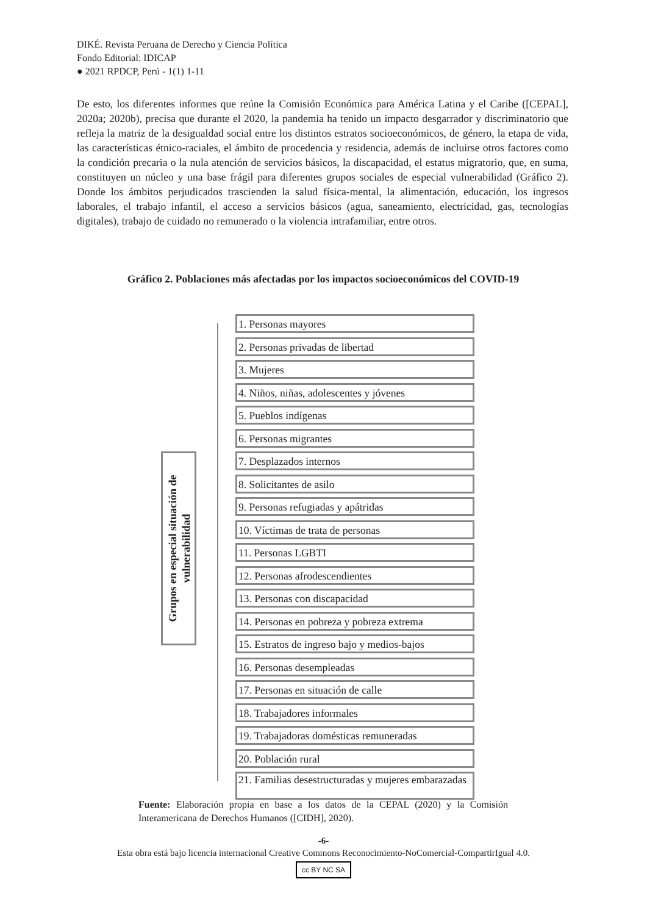DIKÉ. Revista Peruana de Derecho y Ciencia Política
Fondo Editorial: IDICAP
● 2021 RPDCP, Perú - 1(1) 1-11
De esto, los diferentes informes que reúne la Comisión Económica para América Latina y el Caribe ([CEPAL], 2020a; 2020b), precisa que durante el 2020, la pandemia ha tenido un impacto desgarrador y discriminatorio que refleja la matriz de la desigualdad social entre los distintos estratos socioeconómicos, de género, la etapa de vida, las características étnico-raciales, el ámbito de procedencia y residencia, además de incluirse otros factores como la condición precaria o la nula atención de servicios básicos, la discapacidad, el estatus migratorio, que, en suma, constituyen un núcleo y una base frágil para diferentes grupos sociales de especial vulnerabilidad (Gráfico 2). Donde los ámbitos perjudicados trascienden la salud física-mental, la alimentación, educación, los ingresos laborales, el trabajo infantil, el acceso a servicios básicos (agua, saneamiento, electricidad, gas, tecnologías digitales), trabajo de cuidado no remunerado o la violencia intrafamiliar, entre otros.
Gráfico 2. Poblaciones más afectadas por los impactos socioeconómicos del COVID-19
Grupos en especial situación de
vulnerabilidad
1. Personas mayores
2. Personas privadas de libertad
3. Mujeres
4. Niños, niñas, adolescentes y jóvenes
5. Pueblos indígenas
6. Personas migrantes
7. Desplazados internos
8. Solicitantes de asilo
9. Personas refugiadas y apátridas
10. Víctimas de trata de personas
11. Personas LGBTI
12. Personas afrodescendientes
13. Personas con discapacidad
14. Personas en pobreza y pobreza extrema
15. Estratos de ingreso bajo y medios-bajos
16. Personas desempleadas
17. Personas en situación de calle
18. Trabajadores informales
19. Trabajadoras domésticas remuneradas
20. Población rural
21. Familias desestructuradas y mujeres embarazadas
Fuente: Elaboración propia en base a los datos de la CEPAL (2020) y la Comisión Interamericana de Derechos Humanos ([CIDH], 2020).
-6-
Esta obra está bajo licencia internacional Creative Commons Reconocimiento-NoComercial-CompartirIgual 4.0.
cc BY NC SA